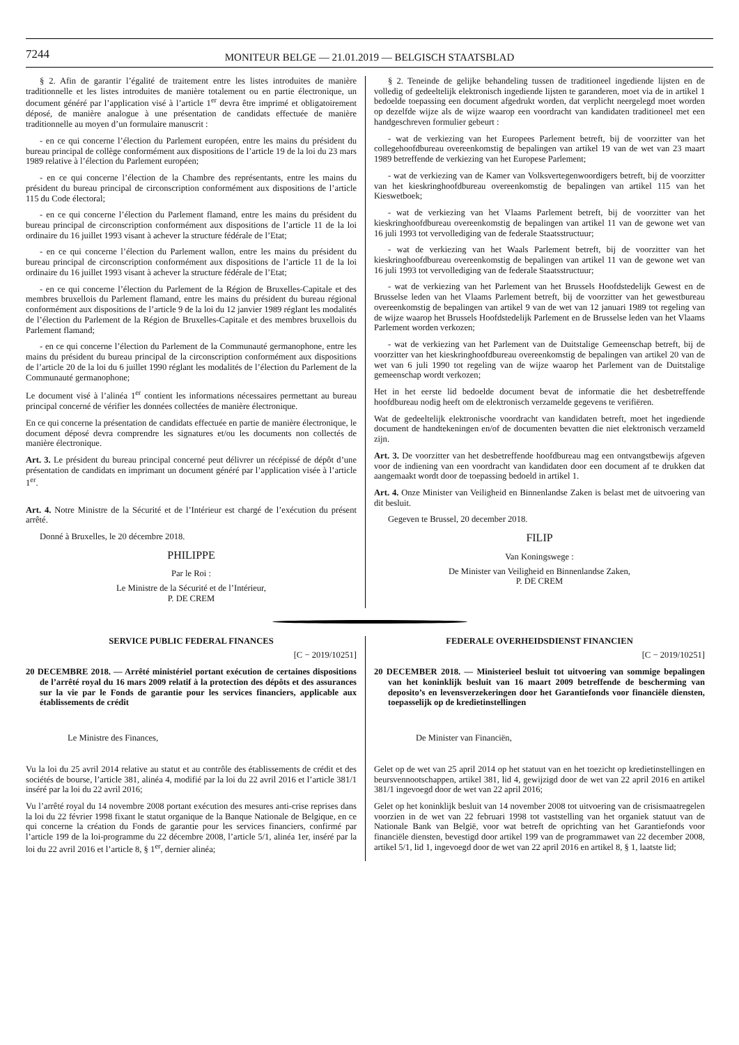7244
MONITEUR BELGE — 21.01.2019 — BELGISCH STAATSBLAD
§ 2. Afin de garantir l’égalité de traitement entre les listes introduites de manière traditionnelle et les listes introduites de manière totalement ou en partie électronique, un document généré par l’application visé à l’article 1<sup>er</sup> devra être imprimé et obligatoirement déposé, de manière analogue à une présentation de candidats effectuée de manière traditionnelle au moyen d’un formulaire manuscrit :
- en ce qui concerne l’élection du Parlement européen, entre les mains du président du bureau principal de collège conformément aux dispositions de l’article 19 de la loi du 23 mars 1989 relative à l’élection du Parlement européen;
- en ce qui concerne l’élection de la Chambre des représentants, entre les mains du président du bureau principal de circonscription conformément aux dispositions de l’article 115 du Code électoral;
- en ce qui concerne l’élection du Parlement flamand, entre les mains du président du bureau principal de circonscription conformément aux dispositions de l’article 11 de la loi ordinaire du 16 juillet 1993 visant à achever la structure fédérale de l’Etat;
- en ce qui concerne l’élection du Parlement wallon, entre les mains du président du bureau principal de circonscription conformément aux dispositions de l’article 11 de la loi ordinaire du 16 juillet 1993 visant à achever la structure fédérale de l’Etat;
- en ce qui concerne l’élection du Parlement de la Région de Bruxelles-Capitale et des membres bruxellois du Parlement flamand, entre les mains du président du bureau régional conformément aux dispositions de l’article 9 de la loi du 12 janvier 1989 réglant les modalités de l’élection du Parlement de la Région de Bruxelles-Capitale et des membres bruxellois du Parlement flamand;
- en ce qui concerne l’élection du Parlement de la Communauté germanophone, entre les mains du président du bureau principal de la circonscription conformément aux dispositions de l’article 20 de la loi du 6 juillet 1990 réglant les modalités de l’élection du Parlement de la Communauté germanophone;
Le document visé à l’alinéa 1<sup>er</sup> contient les informations nécessaires permettant au bureau principal concerné de vérifier les données collectées de manière électronique.
En ce qui concerne la présentation de candidats effectuée en partie de manière électronique, le document déposé devra comprendre les signatures et/ou les documents non collectés de manière électronique.
Art. 3. Le président du bureau principal concerné peut délivrer un récépissé de dépôt d’une présentation de candidats en imprimant un document généré par l’application visée à l’article 1<sup>er</sup>.
Art. 4. Notre Ministre de la Sécurité et de l’Intérieur est chargé de l’exécution du présent arrêté.
Donné à Bruxelles, le 20 décembre 2018.
PHILIPPE
Par le Roi :
Le Ministre de la Sécurité et de l’Intérieur,
P. DE CREM
§ 2. Teneinde de gelijke behandeling tussen de traditioneel ingediende lijsten en de volledig of gedeeltelijk elektronisch ingediende lijsten te garanderen, moet via de in artikel 1 bedoelde toepassing een document afgedrukt worden, dat verplicht neergelegd moet worden op dezelfde wijze als de wijze waarop een voordracht van kandidaten traditioneel met een handgeschreven formulier gebeurt :
- wat de verkiezing van het Europees Parlement betreft, bij de voorzitter van het collegehoofdbureau overeenkomstig de bepalingen van artikel 19 van de wet van 23 maart 1989 betreffende de verkiezing van het Europese Parlement;
- wat de verkiezing van de Kamer van Volksvertegenwoordigers betreft, bij de voorzitter van het kieskringhoofdbureau overeenkomstig de bepalingen van artikel 115 van het Kieswetboek;
- wat de verkiezing van het Vlaams Parlement betreft, bij de voorzitter van het kieskringhoofdbureau overeenkomstig de bepalingen van artikel 11 van de gewone wet van 16 juli 1993 tot vervollediging van de federale Staatsstructuur;
- wat de verkiezing van het Waals Parlement betreft, bij de voorzitter van het kieskringhoofdbureau overeenkomstig de bepalingen van artikel 11 van de gewone wet van 16 juli 1993 tot vervollediging van de federale Staatsstructuur;
- wat de verkiezing van het Parlement van het Brussels Hoofdstedelijk Gewest en de Brusselse leden van het Vlaams Parlement betreft, bij de voorzitter van het gewestbureau overeenkomstig de bepalingen van artikel 9 van de wet van 12 januari 1989 tot regeling van de wijze waarop het Brussels Hoofdstedelijk Parlement en de Brusselse leden van het Vlaams Parlement worden verkozen;
- wat de verkiezing van het Parlement van de Duitstalige Gemeenschap betreft, bij de voorzitter van het kieskringhoofdbureau overeenkomstig de bepalingen van artikel 20 van de wet van 6 juli 1990 tot regeling van de wijze waarop het Parlement van de Duitstalige gemeenschap wordt verkozen;
Het in het eerste lid bedoelde document bevat de informatie die het desbetreffende hoofdbureau nodig heeft om de elektronisch verzamelde gegevens te verifiëren.
Wat de gedeeltelijk elektronische voordracht van kandidaten betreft, moet het ingediende document de handtekeningen en/of de documenten bevatten die niet elektronisch verzameld zijn.
Art. 3. De voorzitter van het desbetreffende hoofdbureau mag een ontvangstbewijs afgeven voor de indiening van een voordracht van kandidaten door een document af te drukken dat aangemaakt wordt door de toepassing bedoeld in artikel 1.
Art. 4. Onze Minister van Veiligheid en Binnenlandse Zaken is belast met de uitvoering van dit besluit.
Gegeven te Brussel, 20 december 2018.
FILIP
Van Koningswege :
De Minister van Veiligheid en Binnenlandse Zaken,
P. DE CREM
SERVICE PUBLIC FEDERAL FINANCES
[C − 2019/10251]
20 DECEMBRE 2018. — Arrêté ministériel portant exécution de certaines dispositions de l’arrêté royal du 16 mars 2009 relatif à la protection des dépôts et des assurances sur la vie par le Fonds de garantie pour les services financiers, applicable aux établissements de crédit
Le Ministre des Finances,
Vu la loi du 25 avril 2014 relative au statut et au contrôle des établissements de crédit et des sociétés de bourse, l’article 381, alinéa 4, modifié par la loi du 22 avril 2016 et l’article 381/1 inséré par la loi du 22 avril 2016;
Vu l’arrêté royal du 14 novembre 2008 portant exécution des mesures anti-crise reprises dans la loi du 22 février 1998 fixant le statut organique de la Banque Nationale de Belgique, en ce qui concerne la création du Fonds de garantie pour les services financiers, confirmé par l’article 199 de la loi-programme du 22 décembre 2008, l’article 5/1, alinéa 1er, inséré par la loi du 22 avril 2016 et l’article 8, § 1<sup>er</sup>, dernier alinéa;
FEDERALE OVERHEIDSDIENST FINANCIEN
[C − 2019/10251]
20 DECEMBER 2018. — Ministerieel besluit tot uitvoering van sommige bepalingen van het koninklijk besluit van 16 maart 2009 betreffende de bescherming van deposito’s en levensverzekeringen door het Garantiefonds voor financiële diensten, toepasselijk op de kredietinstellingen
De Minister van Financiën,
Gelet op de wet van 25 april 2014 op het statuut van en het toezicht op kredietinstellingen en beursvennootschappen, artikel 381, lid 4, gewijzigd door de wet van 22 april 2016 en artikel 381/1 ingevoegd door de wet van 22 april 2016;
Gelet op het koninklijk besluit van 14 november 2008 tot uitvoering van de crisismaatregelen voorzien in de wet van 22 februari 1998 tot vaststelling van het organiek statuut van de Nationale Bank van België, voor wat betreft de oprichting van het Garantiefonds voor financiële diensten, bevestigd door artikel 199 van de programmawet van 22 december 2008, artikel 5/1, lid 1, ingevoegd door de wet van 22 april 2016 en artikel 8, § 1, laatste lid;